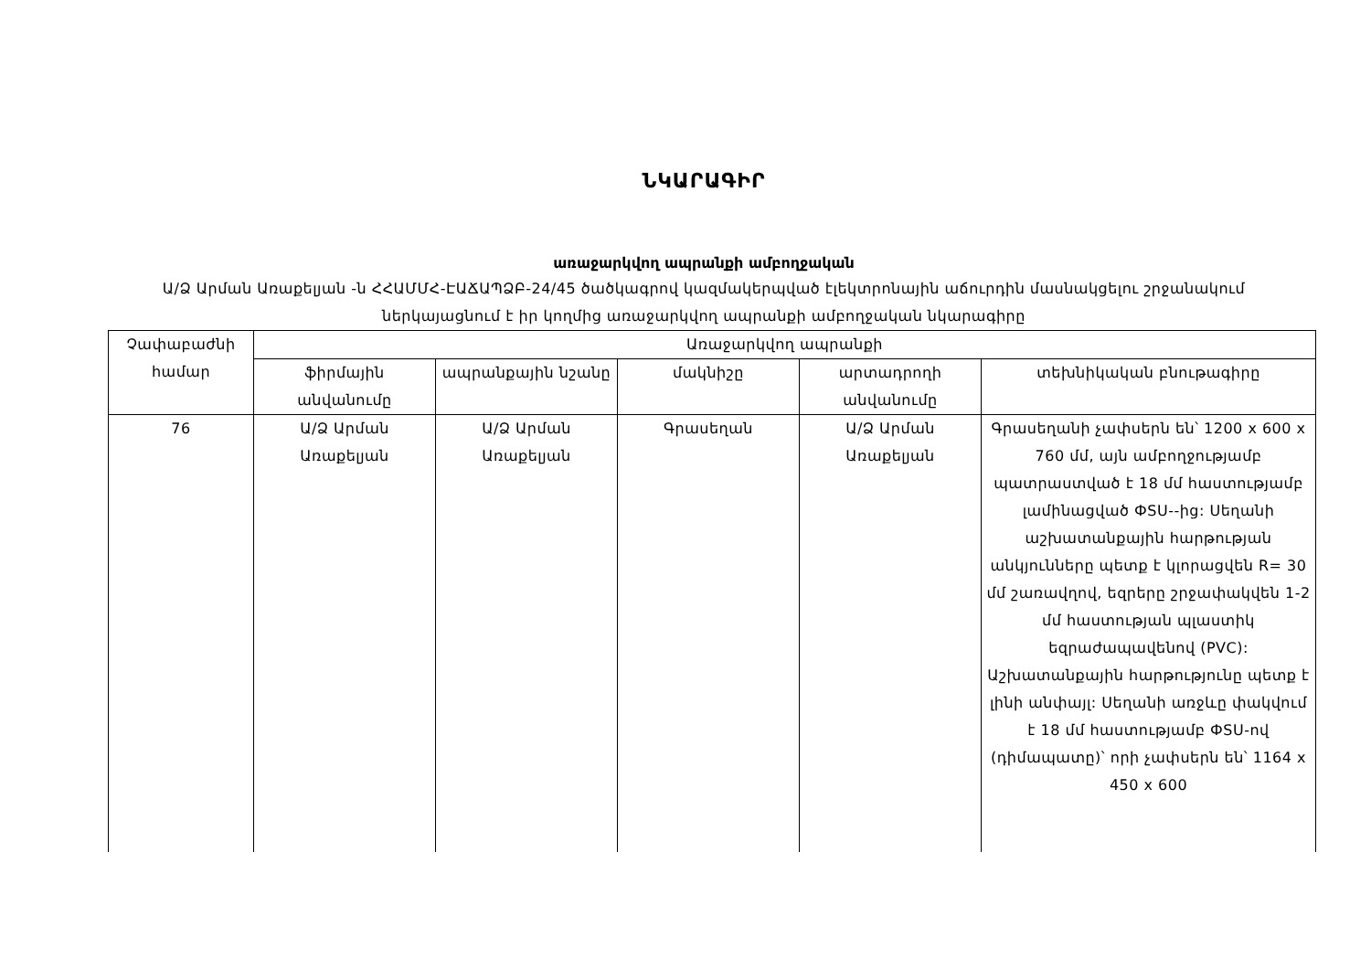ՆԿԱՐԱԳԻՐ
առաջարկվող ապրանքի ամբողջական
Ա/Ձ Արման Առաքելյան -ն ՀՀԱՄՄՀ-ԷԱՃԱՊՁԲ-24/45 ծածկագրով կազմակերպված էլեկտրոնային աճուրդին մասնակցելու շրջանակում ներկայացնում է իր կողմից առաջարկվող ապրանքի ամբողջական նկարագիրը
| Չափաբաժնի համար | Առաջարկվող ապրանքի | | | | |
| --- | --- | --- | --- | --- | --- |
| | ֆիրմային անվանումը | ապրանքային նշանը | մակնիշը | արտադրողի անվանումը | տեխնիկական բնութագիրը |
| 76 | Ա/Ձ Արման Առաքելյան | Ա/Ձ Արման Առաքելյան | Գրասեղան | Ա/Ձ Արման Առաքելյան | Գրասեղանի չափսերն են՝ 1200 x 600 x 760 մմ, այն ամբողջությամբ պատրաստված է 18 մմ հաստությամբ լամինացված ФSU--ից: Սեղանի աշխատանքային հարթության անկյունները պետք է կլորացվեն R= 30 մմ շառավղով, եզրերը շրջափակվեն 1-2 մմ հաստության պլաստիկ եզրաժապավենով (PVC): Աշխատանքային հարթությունը պետք է լինի անփայլ: Սեղանի առջևը փակվում է 18 մմ հաստությամբ ФSU-ով (դիմապատը)՝ որի չափսերն են՝ 1164 x 450 x 600 |